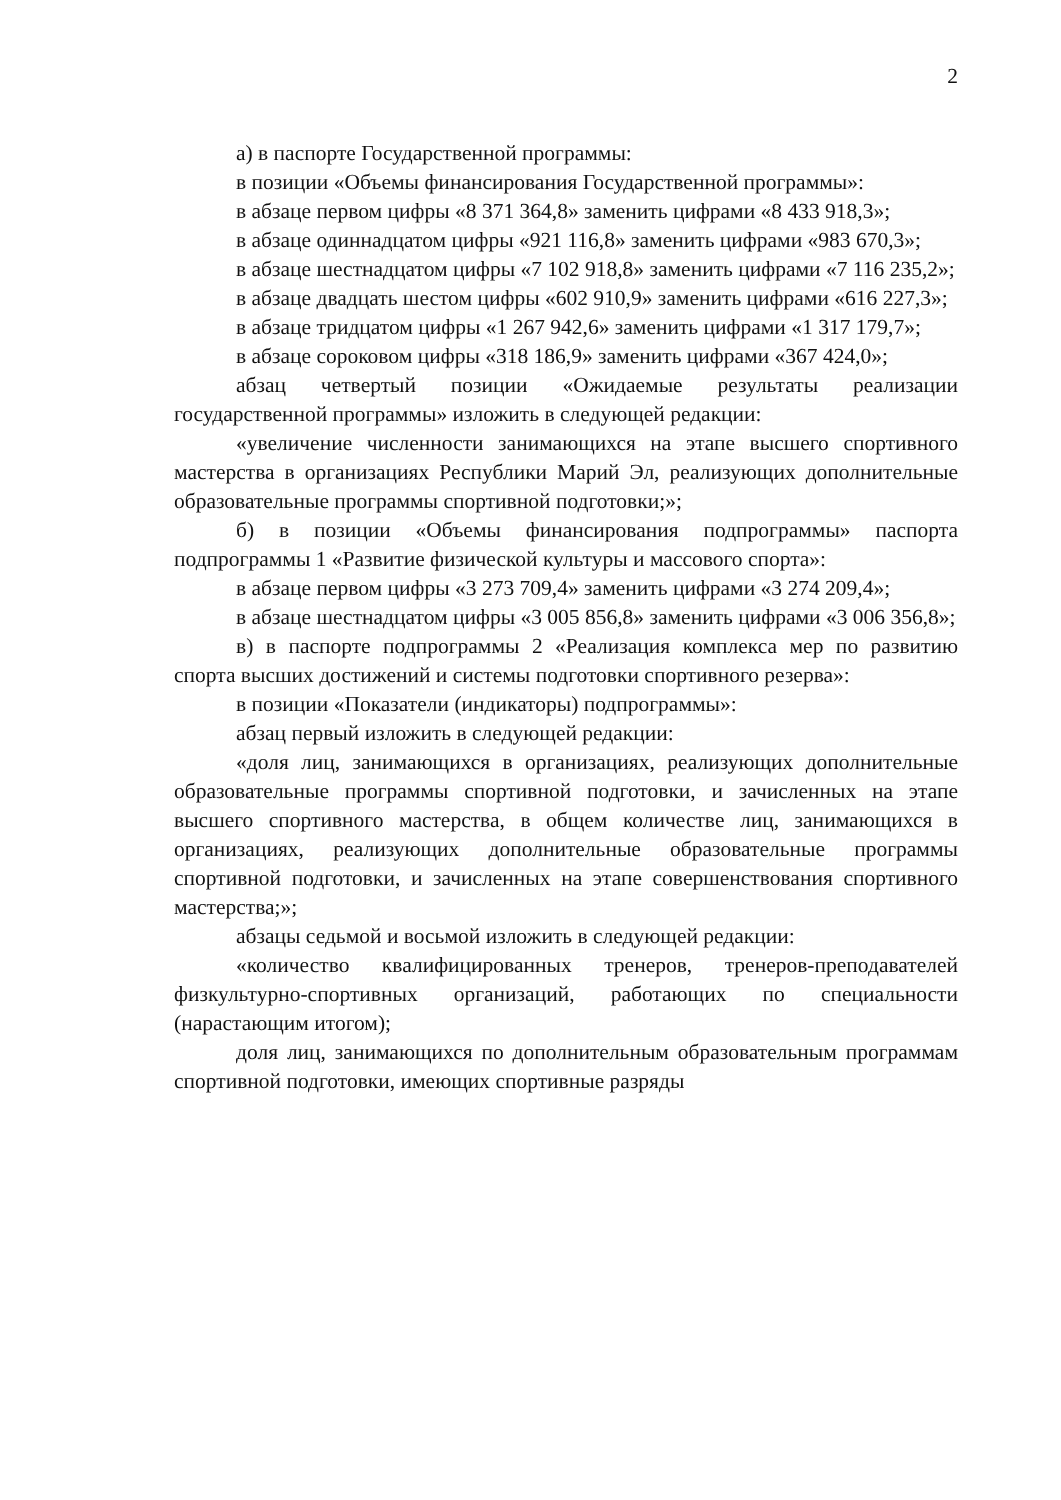2
а) в паспорте Государственной программы:
в позиции «Объемы финансирования Государственной программы»:
в абзаце первом цифры «8 371 364,8» заменить цифрами «8 433 918,3»;
в абзаце одиннадцатом цифры «921 116,8» заменить цифрами «983 670,3»;
в абзаце шестнадцатом цифры «7 102 918,8» заменить цифрами «7 116 235,2»;
в абзаце двадцать шестом цифры «602 910,9» заменить цифрами «616 227,3»;
в абзаце тридцатом цифры «1 267 942,6» заменить цифрами «1 317 179,7»;
в абзаце сороковом цифры «318 186,9» заменить цифрами «367 424,0»;
абзац четвертый позиции «Ожидаемые результаты реализации государственной программы» изложить в следующей редакции:
«увеличение численности занимающихся на этапе высшего спортивного мастерства в организациях Республики Марий Эл, реализующих дополнительные образовательные программы спортивной подготовки;»;
б) в позиции «Объемы финансирования подпрограммы» паспорта подпрограммы 1 «Развитие физической культуры и массового спорта»:
в абзаце первом цифры «3 273 709,4» заменить цифрами «3 274 209,4»;
в абзаце шестнадцатом цифры «3 005 856,8» заменить цифрами «3 006 356,8»;
в) в паспорте подпрограммы 2 «Реализация комплекса мер по развитию спорта высших достижений и системы подготовки спортивного резерва»:
в позиции «Показатели (индикаторы) подпрограммы»:
абзац первый изложить в следующей редакции:
«доля лиц, занимающихся в организациях, реализующих дополнительные образовательные программы спортивной подготовки, и зачисленных на этапе высшего спортивного мастерства, в общем количестве лиц, занимающихся в организациях, реализующих дополнительные образовательные программы спортивной подготовки, и зачисленных на этапе совершенствования спортивного мастерства;»;
абзацы седьмой и восьмой изложить в следующей редакции:
«количество квалифицированных тренеров, тренеров-преподавателей физкультурно-спортивных организаций, работающих по специальности (нарастающим итогом);
доля лиц, занимающихся по дополнительным образовательным программам спортивной подготовки, имеющих спортивные разряды